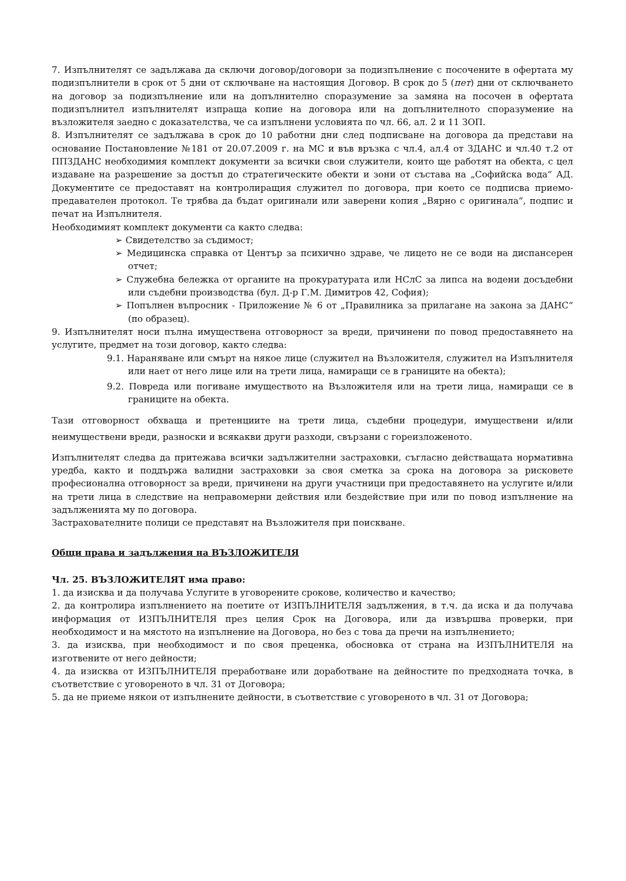7. Изпълнителят се задължава да сключи договор/договори за подизпълнение с посочените в офертата му подизпълнители в срок от 5 дни от сключване на настоящия Договор. В срок до 5 (пет) дни от сключването на договор за подизпълнение или на допълнително споразумение за замяна на посочен в офертата подизпълнител изпълнителят изпраща копие на договора или на допълнителното споразумение на възложителя заедно с доказателства, че са изпълнени условията по чл. 66, ал. 2 и 11 ЗОП.
8. Изпълнителят се задължава в срок до 10 работни дни след подписване на договора да представи на основание Постановление №181 от 20.07.2009 г. на МС и във връзка с чл.4, ал.4 от ЗДАНС и чл.40 т.2 от ППЗДАНС необходимия комплект документи за всички свои служители, които ще работят на обекта, с цел издаване на разрешение за достъп до стратегическите обекти и зони от състава на „Софийска вода“ АД. Документите се предоставят на контролиращия служител по договора, при което се подписва приемо-предавателен протокол. Те трябва да бъдат оригинали или заверени копия „Вярно с оригинала“, подпис и печат на Изпълнителя.
Необходимият комплект документи са както следва:
➢ Свидетелство за съдимост;
➢ Медицинска справка от Център за психично здраве, че лицето не се води на диспансерен отчет;
➢ Служебна бележка от органите на прокуратурата или НСлС за липса на водени досъдебни или съдебни производства (бул. Д-р Г.М. Димитров 42, София);
➢ Попълнен въпросник - Приложение № 6 от „Правилника за прилагане на закона за ДАНС“ (по образец).
9. Изпълнителят носи пълна имуществена отговорност за вреди, причинени по повод предоставянето на услугите, предмет на този договор, както следва:
9.1. Нараняване или смърт на някое лице (служител на Възложителя, служител на Изпълнителя или нает от него лице или на трети лица, намиращи се в границите на обекта);
9.2. Повреда или погиване имуществото на Възложителя или на трети лица, намиращи се в границите на обекта.
Тази отговорност обхваща и претенциите на трети лица, съдебни процедури, имуществени и/или неимуществени вреди, разноски и всякакви други разходи, свързани с гореизложеното.
Изпълнителят следва да притежава всички задължителни застраховки, съгласно действащата нормативна уредба, както и поддържа валидни застраховки за своя сметка за срока на договора за рисковете професионална отговорност за вреди, причинени на други участници при предоставянето на услугите и/или на трети лица в следствие на неправомерни действия или бездействие при или по повод изпълнение на задълженията му по договора.
Застрахователните полици се представят на Възложителя при поискване.
Общи права и задължения на ВЪЗЛОЖИТЕЛЯ
Чл. 25. ВЪЗЛОЖИТЕЛЯТ има право:
1. да изисква и да получава Услугите в уговорените срокове, количество и качество;
2. да контролира изпълнението на поетите от ИЗПЪЛНИТЕЛЯ задължения, в т.ч. да иска и да получава информация от ИЗПЪЛНИТЕЛЯ през целия Срок на Договора, или да извършва проверки, при необходимост и на мястото на изпълнение на Договора, но без с това да пречи на изпълнението;
3. да изисква, при необходимост и по своя преценка, обосновка от страна на ИЗПЪЛНИТЕЛЯ на изготвените от него дейности;
4. да изисква от ИЗПЪЛНИТЕЛЯ преработване или доработване на дейностите по предходната точка, в съответствие с уговореното в чл. 31 от Договора;
5. да не приеме някои от изпълнените дейности, в съответствие с уговореното в чл. 31 от Договора;